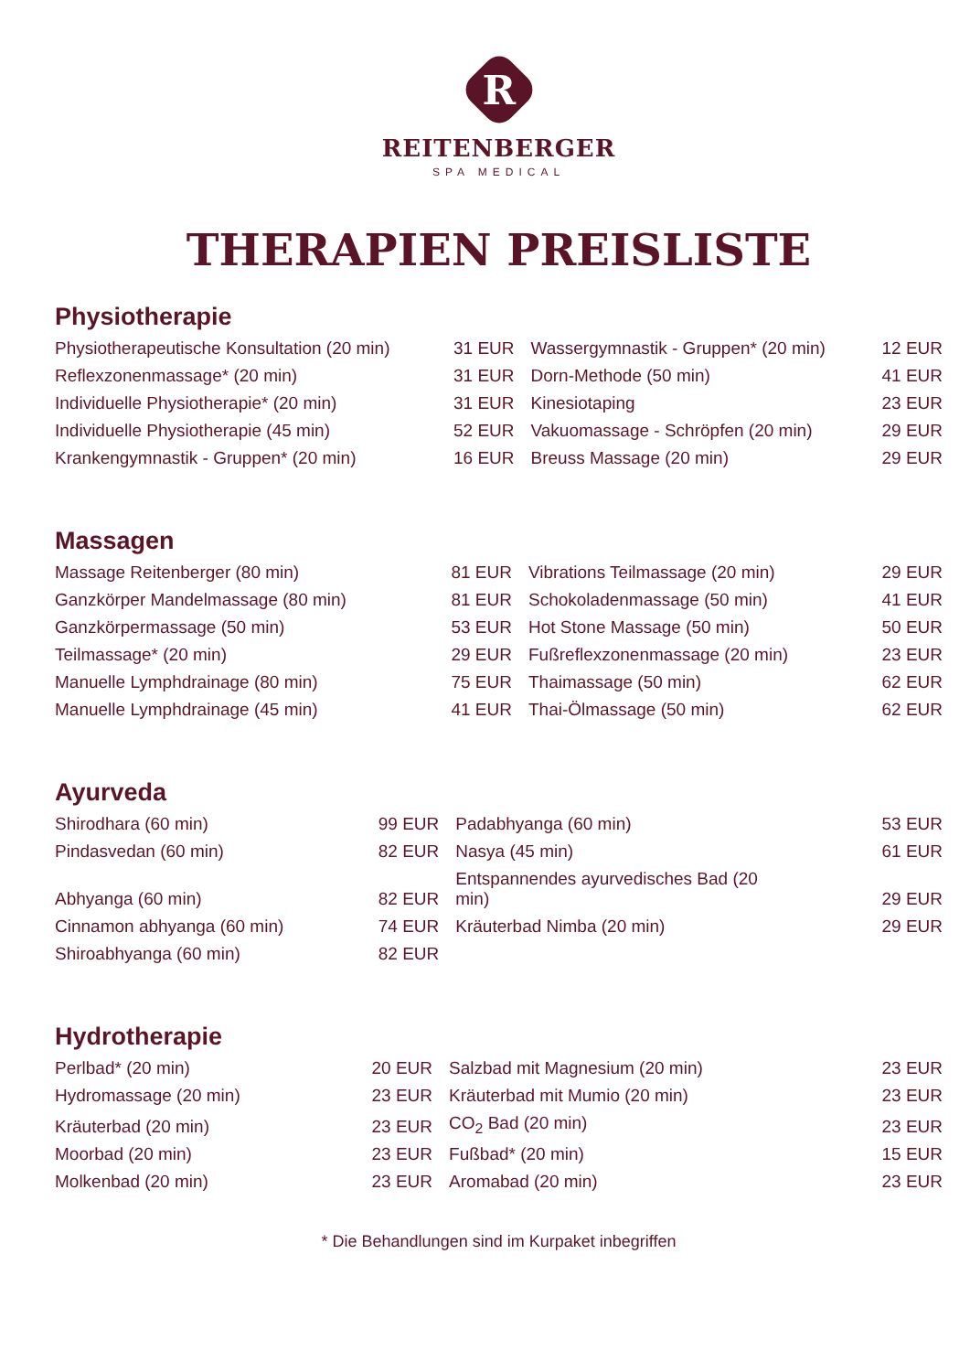R
REITENBERGER
SPA MEDICAL
THERAPIEN PREISLISTE
Physiotherapie
| Physiotherapeutische Konsultation (20 min) | 31 EUR | Wassergymnastik - Gruppen* (20 min) | 12 EUR |
| Reflexzonenmassage* (20 min) | 31 EUR | Dorn-Methode (50 min) | 41 EUR |
| Individuelle Physiotherapie* (20 min) | 31 EUR | Kinesiotaping | 23 EUR |
| Individuelle Physiotherapie (45 min) | 52 EUR | Vakuomassage - Schröpfen (20 min) | 29 EUR |
| Krankengymnastik - Gruppen* (20 min) | 16 EUR | Breuss Massage (20 min) | 29 EUR |
Massagen
| Massage Reitenberger (80 min) | 81 EUR | Vibrations Teilmassage (20 min) | 29 EUR |
| Ganzkörper Mandelmassage (80 min) | 81 EUR | Schokoladenmassage (50 min) | 41 EUR |
| Ganzkörpermassage (50 min) | 53 EUR | Hot Stone Massage (50 min) | 50 EUR |
| Teilmassage* (20 min) | 29 EUR | Fußreflexzonenmassage (20 min) | 23 EUR |
| Manuelle Lymphdrainage (80 min) | 75 EUR | Thaimassage (50 min) | 62 EUR |
| Manuelle Lymphdrainage (45 min) | 41 EUR | Thai-Ölmassage (50 min) | 62 EUR |
Ayurveda
| Shirodhara (60 min) | 99 EUR | Padabhyanga (60 min) | 53 EUR |
| Pindasvedan (60 min) | 82 EUR | Nasya (45 min) | 61 EUR |
| Abhyanga (60 min) | 82 EUR | Entspannendes ayurvedisches Bad (20 min) | 29 EUR |
| Cinnamon abhyanga (60 min) | 74 EUR | Kräuterbad Nimba (20 min) | 29 EUR |
| Shiroabhyanga (60 min) | 82 EUR | | |
Hydrotherapie
| Perlbad* (20 min) | 20 EUR | Salzbad mit Magnesium (20 min) | 23 EUR |
| Hydromassage (20 min) | 23 EUR | Kräuterbad mit Mumio (20 min) | 23 EUR |
| Kräuterbad (20 min) | 23 EUR | CO<sub>2</sub> Bad (20 min) | 23 EUR |
| Moorbad (20 min) | 23 EUR | Fußbad* (20 min) | 15 EUR |
| Molkenbad (20 min) | 23 EUR | Aromabad (20 min) | 23 EUR |
* Die Behandlungen sind im Kurpaket inbegriffen